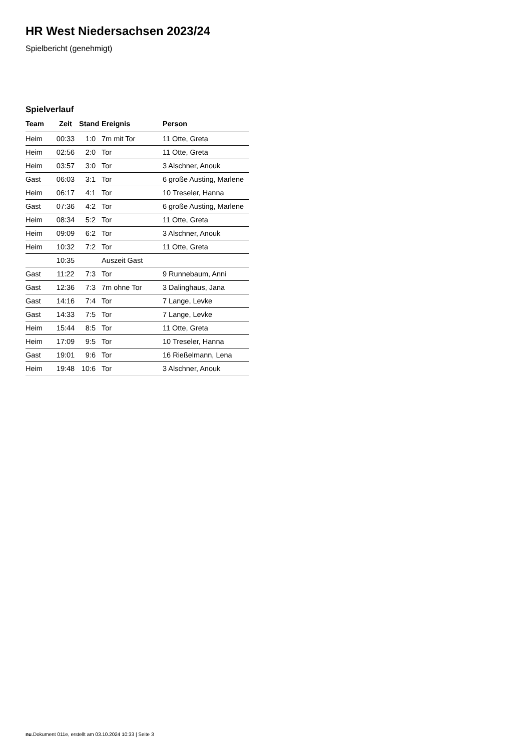HR West Niedersachsen 2023/24
Spielbericht (genehmigt)
Spielverlauf
| Team | Zeit | Stand | Ereignis | Person |
| --- | --- | --- | --- | --- |
| Heim | 00:33 | 1:0 | 7m mit Tor | 11 Otte, Greta |
| Heim | 02:56 | 2:0 | Tor | 11 Otte, Greta |
| Heim | 03:57 | 3:0 | Tor | 3 Alschner, Anouk |
| Gast | 06:03 | 3:1 | Tor | 6 große Austing, Marlene |
| Heim | 06:17 | 4:1 | Tor | 10 Treseler, Hanna |
| Gast | 07:36 | 4:2 | Tor | 6 große Austing, Marlene |
| Heim | 08:34 | 5:2 | Tor | 11 Otte, Greta |
| Heim | 09:09 | 6:2 | Tor | 3 Alschner, Anouk |
| Heim | 10:32 | 7:2 | Tor | 11 Otte, Greta |
| | 10:35 | | Auszeit Gast | |
| Gast | 11:22 | 7:3 | Tor | 9 Runnebaum, Anni |
| Gast | 12:36 | 7:3 | 7m ohne Tor | 3 Dalinghaus, Jana |
| Gast | 14:16 | 7:4 | Tor | 7 Lange, Levke |
| Gast | 14:33 | 7:5 | Tor | 7 Lange, Levke |
| Heim | 15:44 | 8:5 | Tor | 11 Otte, Greta |
| Heim | 17:09 | 9:5 | Tor | 10 Treseler, Hanna |
| Gast | 19:01 | 9:6 | Tor | 16 Rießelmann, Lena |
| Heim | 19:48 | 10:6 | Tor | 3 Alschner, Anouk |
nu.Dokument 011e, erstellt am 03.10.2024 10:33 | Seite 3